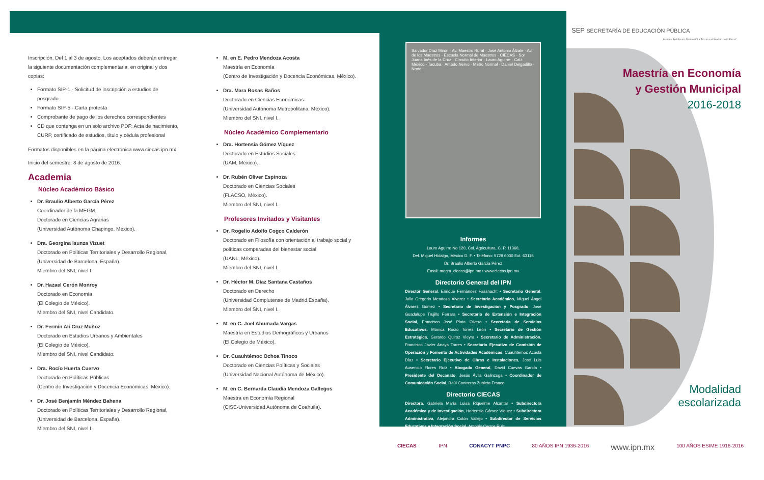SEP SECRETARÍA DE EDUCACIÓN PÚBLICA Instituto Politécnico Nacional "La Técnica al Servicio de la Patria"
Inscripción. Del 1 al 3 de agosto. Los aceptados deberán entregar la siguiente documentación complementaria, en original y dos copias:
Formato SIP-1.- Solicitud de inscripción a estudios de posgrado
Formato SIP-5.- Carta protesta
Comprobante de pago de los derechos correspondientes
CD que contenga en un solo archivo PDF: Acta de nacimiento, CURP, certificado de estudios, título y cédula profesional
Formatos disponibles en la página electrónica www.ciecas.ipn.mx
Inicio del semestre: 8 de agosto de 2016.
Academia
Núcleo Académico Básico
Dr. Braulio Alberto García Pérez
Coordinador de la MEGM.
Doctorado en Ciencias Agrarias
(Universidad Autónoma Chapingo, México).
Dra. Georgina Isunza Vizuet
Doctorado en Políticas Territoriales y Desarrollo Regional,
(Universidad de Barcelona, España).
Miembro del SNI, nivel I.
Dr. Hazael Cerón Monroy
Doctorado en Economía
(El Colegio de México).
Miembro del SNI, nivel Candidato.
Dr. Fermín Alí Cruz Muñoz
Doctorado en Estudios Urbanos y Ambientales
(El Colegio de México).
Miembro del SNI, nivel Candidato.
Dra. Rocío Huerta Cuervo
Doctorado en Políticas Públicas
(Centro de Investigación y Docencia Económicas, México).
Dr. José Benjamín Méndez Bahena
Doctorado en Políticas Territoriales y Desarrollo Regional,
(Universidad de Barcelona, España).
Miembro del SNI, nivel I.
M. en E. Pedro Mendoza Acosta
Maestría en Economía
(Centro de Investigación y Docencia Económicas, México).
Dra. Mara Rosas Baños
Doctorado en Ciencias Económicas
(Universidad Autónoma Metropolitana, México).
Miembro del SNI, nivel I.
Núcleo Académico Complementario
Dra. Hortensia Gómez Víquez
Doctorado en Estudios Sociales
(UAM, México).
Dr. Rubén Oliver Espinoza
Doctorado en Ciencias Sociales
(FLACSO, México).
Miembro del SNI, nivel I.
Profesores Invitados y Visitantes
Dr. Rogelio Adolfo Cogco Calderón
Doctorado en Filosofía con orientación al trabajo social y políticas comparadas del bienestar social
(UANL, México).
Miembro del SNI, nivel I.
Dr. Héctor M. Díaz Santana Castaños
Doctorado en Derecho
(Universidad Complutense de Madrid,España).
Miembro del SNI, nivel I.
M. en C. Joel Ahumada Vargas
Maestría en Estudios Demográficos y Urbanos
(El Colegio de México).
Dr. Cuauhtémoc Ochoa Tinoco
Doctorado en Ciencias Políticas y Sociales
(Universidad Nacional Autónoma de México).
M. en C. Bernarda Claudia Mendoza Gallegos
Maestra en Economía Regional
(CISE-Universidad Autónoma de Coahuila).
Salvador Díaz Mirón · Av. Maestro Rural · José Antonio Álzate · Av. de los Maestros · Escuela Normal de Maestros · CIECAS · Sor Juana Inés de la Cruz · Circuito Interior · Lauro Aguirre · Calz. México - Tacuba · Amado Nervo · Metro Normal · Daniel Delgadillo · Norte
Informes
Lauro Aguirre No 120, Col. Agricultura, C. P. 11360,
Del. Miguel Hidalgo, México D. F. • Teléfono: 5729 6000 Ext. 63115
Dr. Braulio Alberto García Pérez
Email: megm_ciecas@ipn.mx • www.ciecas.ipn.mx
Directorio General del IPN
Director General, Enrique Fernández Fassnacht • Secretario General, Julio Gregorio Mendoza Álvarez • Secretario Académico, Miguel Ángel Álvarez Gómez • Secretario de Investigación y Posgrado, José Guadalupe Trujillo Ferrara • Secretario de Extensión e Integración Social, Francisco José Plata Olvera • Secretaria de Servicios Educativos, Mónica Rocío Torres León • Secretario de Gestión Estratégica, Gerardo Quiroz Vieyra • Secretario de Administración, Francisco Javier Anaya Torres • Secretario Ejecutivo de Comisión de Operación y Fomento de Actividades Académicas, Cuauhtémoc Acosta Díaz • Secretario Ejecutivo de Obras e Instalaciones, José Luis Ausencio Flores Ruiz • Abogado General, David Cuevas García • Presidente del Decanato, Jesús Ávila Galinzoga • Coordinador de Comunicación Social, Raúl Contreras Zubieta Franco.
Directorio CIECAS
Directora, Gabriela María Luisa Riquelme Alcantar • Subdirectora Académica y de Investigación, Hortensia Gómez Víquez • Subdirectora Administrativa, Alejandra Colón Vallejo • Subdirector de Servicios Educativos e Integración Social, Antonio Cerros Ruiz.
Maestría en Economía
y Gestión Municipal
2016-2018
Modalidad
escolarizada
CIECAS IPN CONACYT PNPC 80 AÑOS IPN 1936-2016 www.ipn.mx 100 AÑOS ESIME 1916-2016